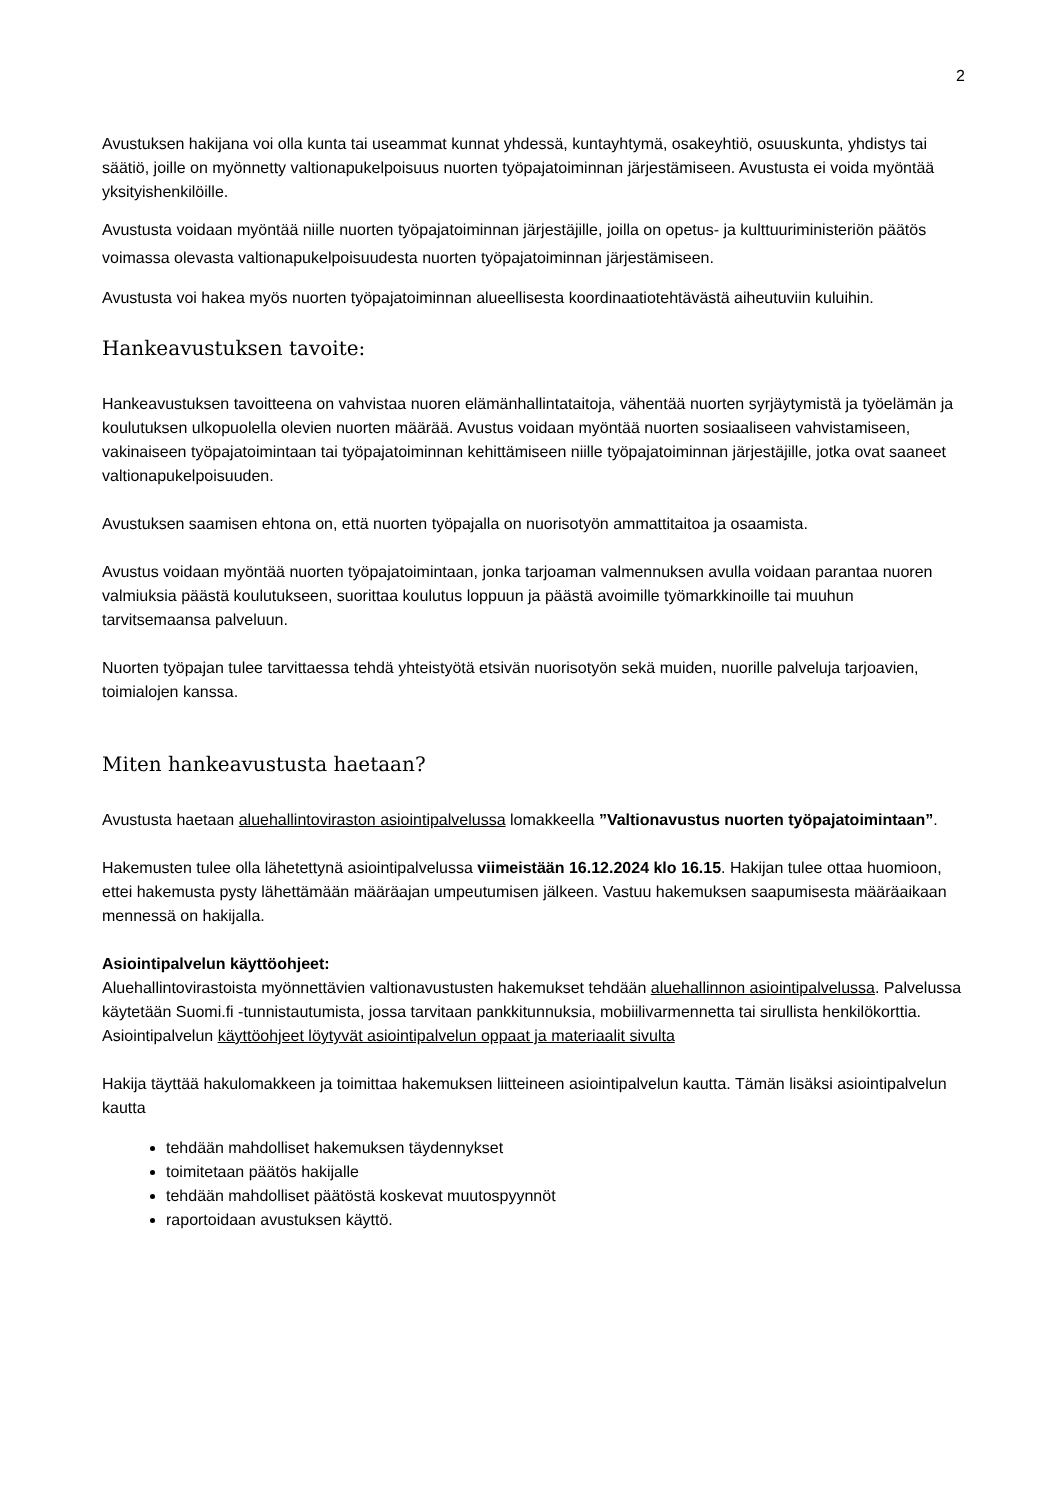2
Avustuksen hakijana voi olla kunta tai useammat kunnat yhdessä, kuntayhtymä, osakeyhtiö, osuuskunta, yhdistys tai säätiö, joille on myönnetty valtionapukelpoisuus nuorten työpajatoiminnan järjestämiseen. Avustusta ei voida myöntää yksityishenkilöille.
Avustusta voidaan myöntää niille nuorten työpajatoiminnan järjestäjille, joilla on opetus- ja kulttuuriministeriön päätös voimassa olevasta valtionapukelpoisuudesta nuorten työpajatoiminnan järjestämiseen.
Avustusta voi hakea myös nuorten työpajatoiminnan alueellisesta koordinaatiotehtävästä aiheutuviin kuluihin.
Hankeavustuksen tavoite:
Hankeavustuksen tavoitteena on vahvistaa nuoren elämänhallintataitoja, vähentää nuorten syrjäytymistä ja työelämän ja koulutuksen ulkopuolella olevien nuorten määrää. Avustus voidaan myöntää nuorten sosiaaliseen vahvistamiseen, vakinaiseen työpajatoimintaan tai työpajatoiminnan kehittämiseen niille työpajatoiminnan järjestäjille, jotka ovat saaneet valtionapukelpoisuuden.
Avustuksen saamisen ehtona on, että nuorten työpajalla on nuorisotyön ammattitaitoa ja osaamista.
Avustus voidaan myöntää nuorten työpajatoimintaan, jonka tarjoaman valmennuksen avulla voidaan parantaa nuoren valmiuksia päästä koulutukseen, suorittaa koulutus loppuun ja päästä avoimille työmarkkinoille tai muuhun tarvitsemaansa palveluun.
Nuorten työpajan tulee tarvittaessa tehdä yhteistyötä etsivän nuorisotyön sekä muiden, nuorille palveluja tarjoavien, toimialojen kanssa.
Miten hankeavustusta haetaan?
Avustusta haetaan aluehallintoviraston asiointipalvelussa lomakkeella ”Valtionavustus nuorten työpajatoimintaan”.
Hakemusten tulee olla lähetettynä asiointipalvelussa viimeistään 16.12.2024 klo 16.15. Hakijan tulee ottaa huomioon, ettei hakemusta pysty lähettämään määräajan umpeutumisen jälkeen. Vastuu hakemuksen saapumisesta määräaikaan mennessä on hakijalla.
Asiointipalvelun käyttöohjeet:
Aluehallintovirastoista myönnettävien valtionavustusten hakemukset tehdään aluehallinnon asiointipalvelussa. Palvelussa käytetään Suomi.fi -tunnistautumista, jossa tarvitaan pankkitunnuksia, mobiilivarmennetta tai sirullista henkilökorttia. Asiointipalvelun käyttöohjeet löytyvät asiointipalvelun oppaat ja materiaalit sivulta
Hakija täyttää hakulomakkeen ja toimittaa hakemuksen liitteineen asiointipalvelun kautta. Tämän lisäksi asiointipalvelun kautta
tehdään mahdolliset hakemuksen täydennykset
toimitetaan päätös hakijalle
tehdään mahdolliset päätöstä koskevat muutospyynnöt
raportoidaan avustuksen käyttö.